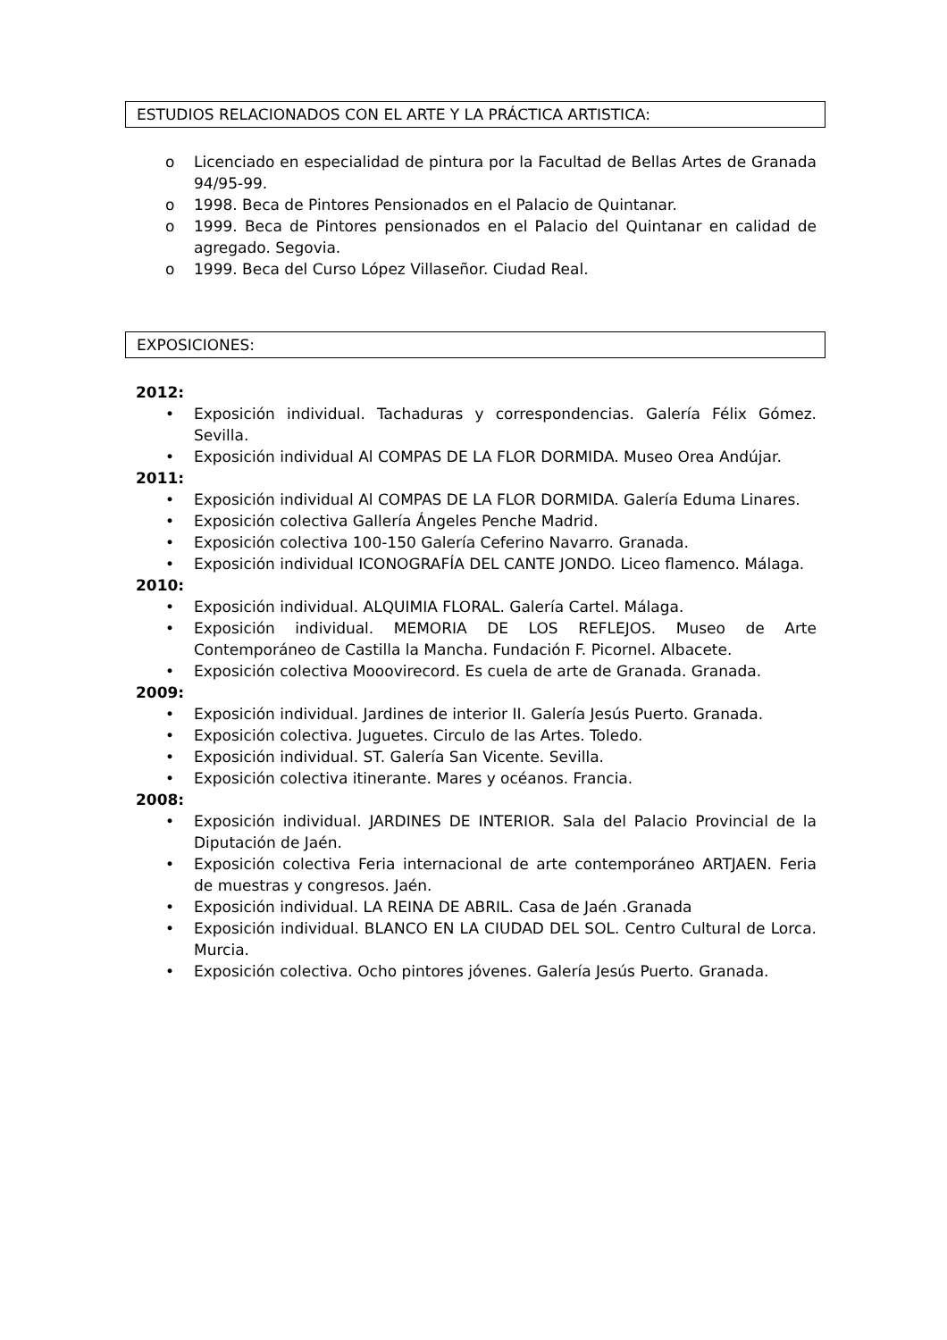ESTUDIOS RELACIONADOS CON EL ARTE Y LA PRÁCTICA ARTISTICA:
o Licenciado en especialidad de pintura por la Facultad de Bellas Artes de Granada 94/95-99.
o 1998. Beca de Pintores Pensionados en el Palacio de Quintanar.
o 1999. Beca de Pintores pensionados en el Palacio del Quintanar en calidad de agregado. Segovia.
o 1999. Beca del Curso López Villaseñor. Ciudad Real.
EXPOSICIONES:
2012:
• Exposición individual. Tachaduras y correspondencias. Galería Félix Gómez. Sevilla.
• Exposición individual Al COMPAS DE LA FLOR DORMIDA. Museo Orea Andújar.
2011:
• Exposición individual Al COMPAS DE LA FLOR DORMIDA. Galería Eduma Linares.
• Exposición colectiva Gallería Ángeles Penche Madrid.
• Exposición colectiva 100-150 Galería Ceferino Navarro. Granada.
• Exposición individual ICONOGRAFÍA DEL CANTE JONDO. Liceo flamenco. Málaga.
2010:
• Exposición individual. ALQUIMIA FLORAL. Galería Cartel. Málaga.
• Exposición individual. MEMORIA DE LOS REFLEJOS. Museo de Arte Contemporáneo de Castilla la Mancha. Fundación F. Picornel. Albacete.
• Exposición colectiva Mooovirecord. Es cuela de arte de Granada. Granada.
2009:
• Exposición individual. Jardines de interior II. Galería Jesús Puerto. Granada.
• Exposición colectiva. Juguetes. Circulo de las Artes. Toledo.
• Exposición individual. ST. Galería San Vicente. Sevilla.
• Exposición colectiva itinerante. Mares y océanos. Francia.
2008:
• Exposición individual. JARDINES DE INTERIOR. Sala del Palacio Provincial de la Diputación de Jaén.
• Exposición colectiva Feria internacional de arte contemporáneo ARTJAEN. Feria de muestras y congresos. Jaén.
• Exposición individual. LA REINA DE ABRIL. Casa de Jaén .Granada
• Exposición individual. BLANCO EN LA CIUDAD DEL SOL. Centro Cultural de Lorca. Murcia.
• Exposición colectiva. Ocho pintores jóvenes. Galería Jesús Puerto. Granada.